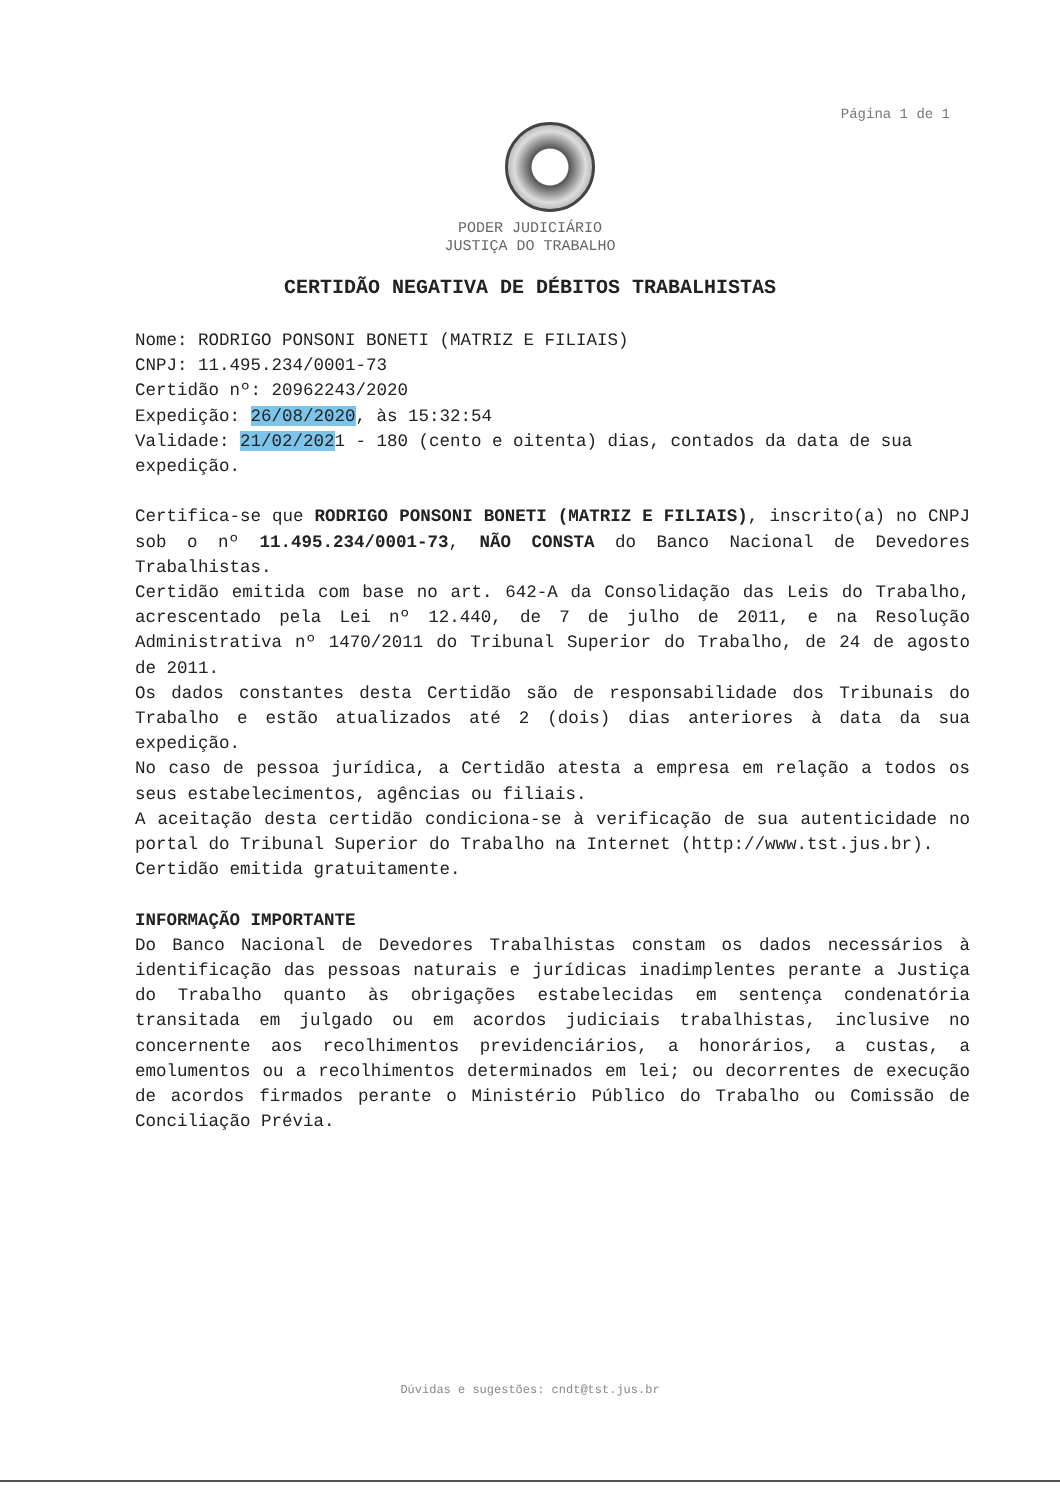Página 1 de 1
PODER JUDICIÁRIO
JUSTIÇA DO TRABALHO
CERTIDÃO NEGATIVA DE DÉBITOS TRABALHISTAS
Nome: RODRIGO PONSONI BONETI (MATRIZ E FILIAIS)
CNPJ: 11.495.234/0001-73
Certidão nº: 20962243/2020
Expedição: 26/08/2020, às 15:32:54
Validade: 21/02/2021 - 180 (cento e oitenta) dias, contados da data de sua expedição.
Certifica-se que RODRIGO PONSONI BONETI (MATRIZ E FILIAIS), inscrito(a) no CNPJ sob o nº 11.495.234/0001-73, NÃO CONSTA do Banco Nacional de Devedores Trabalhistas.
Certidão emitida com base no art. 642-A da Consolidação das Leis do Trabalho, acrescentado pela Lei nº 12.440, de 7 de julho de 2011, e na Resolução Administrativa nº 1470/2011 do Tribunal Superior do Trabalho, de 24 de agosto de 2011.
Os dados constantes desta Certidão são de responsabilidade dos Tribunais do Trabalho e estão atualizados até 2 (dois) dias anteriores à data da sua expedição.
No caso de pessoa jurídica, a Certidão atesta a empresa em relação a todos os seus estabelecimentos, agências ou filiais.
A aceitação desta certidão condiciona-se à verificação de sua autenticidade no portal do Tribunal Superior do Trabalho na Internet (http://www.tst.jus.br).
Certidão emitida gratuitamente.
INFORMAÇÃO IMPORTANTE
Do Banco Nacional de Devedores Trabalhistas constam os dados necessários à identificação das pessoas naturais e jurídicas inadimplentes perante a Justiça do Trabalho quanto às obrigações estabelecidas em sentença condenatória transitada em julgado ou em acordos judiciais trabalhistas, inclusive no concernente aos recolhimentos previdenciários, a honorários, a custas, a emolumentos ou a recolhimentos determinados em lei; ou decorrentes de execução de acordos firmados perante o Ministério Público do Trabalho ou Comissão de Conciliação Prévia.
Dúvidas e sugestões: cndt@tst.jus.br